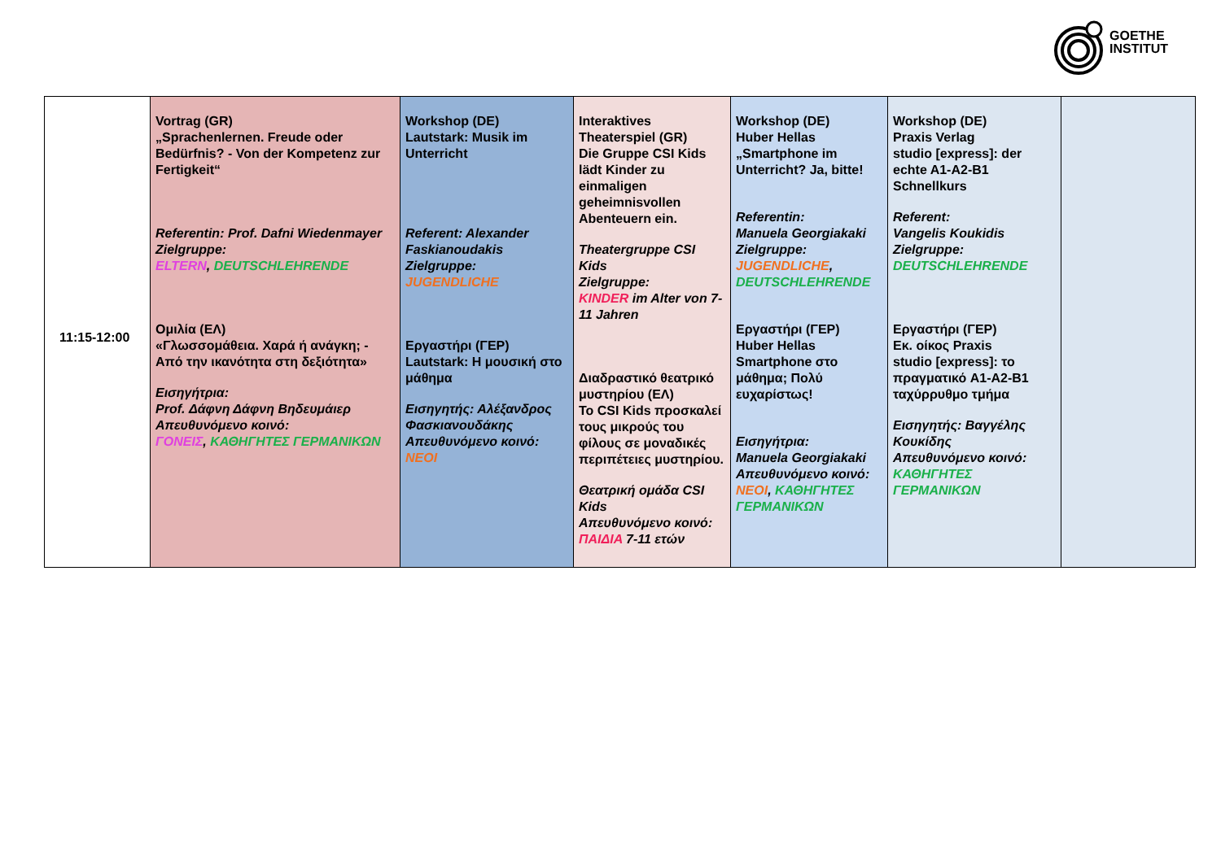GOETHE
INSTITUT
| 11:15-12:00 | Vortrag (GR) „Sprachenlernen. Freude oder Bedürfnis? - Von der Kompetenz zur Fertigkeit“ Referentin: Prof. Dafni Wiedenmayer Zielgruppe: ELTERN , DEUTSCHLEHRENDE Ομιλία (ΕΛ) «Γλωσσομάθεια. Χαρά ή ανάγκη; - Από την ικανότητα στη δεξιότητα» Εισηγήτρια: Prof. Δάφνη Δάφνη Βηδευμάιερ Απευθυνόμενο κοινό: ΓΟΝΕΙΣ , ΚΑΘΗΓΗΤΕΣ ΓΕΡΜΑΝΙΚΩΝ | Workshop (DE) Lautstark: Musik im Unterricht Referent: Alexander Faskianoudakis Zielgruppe: JUGENDLICHE Εργαστήρι (ΓΕΡ) Lautstark: Η μουσική στο μάθημα Εισηγητής: Αλέξανδρος Φασκιανουδάκης Απευθυνόμενο κοινό: ΝΕΟΙ | Interaktives Theaterspiel (GR) Die Gruppe CSI Kids lädt Kinder zu einmaligen geheimnisvollen Abenteuern ein. Theatergruppe CSI Kids Zielgruppe: KINDER im Alter von 7-11 Jahren Διαδραστικό θεατρικό μυστηρίου (ΕΛ) Το CSI Kids προσκαλεί τους μικρούς του φίλους σε μοναδικές περιπέτειες μυστηρίου. Θεατρική ομάδα CSI Kids Απευθυνόμενο κοινό: ΠΑΙΔΙΑ 7-11 ετών | Workshop (DE) Huber Hellas „Smartphone im Unterricht? Ja, bitte! Referentin: Manuela Georgiakaki Zielgruppe: JUGENDLICHE , DEUTSCHLEHRENDE Εργαστήρι (ΓΕΡ) Huber Hellas Smartphone στο μάθημα; Πολύ ευχαρίστως! Εισηγήτρια: Manuela Georgiakaki Απευθυνόμενο κοινό: ΝΕΟΙ , ΚΑΘΗΓΗΤΕΣ ΓΕΡΜΑΝΙΚΩΝ | Workshop (DE) Praxis Verlag studio [express]: der echte A1-A2-B1 Schnellkurs Referent: Vangelis Koukidis Zielgruppe: DEUTSCHLEHRENDE Εργαστήρι (ΓΕΡ) Εκ. οίκος Praxis studio [express]: το πραγματικό A1-A2-B1 ταχύρρυθμο τμήμα Εισηγητής: Βαγγέλης Κουκίδης Απευθυνόμενο κοινό: ΚΑΘΗΓΗΤΕΣ ΓΕΡΜΑΝΙΚΩΝ | |